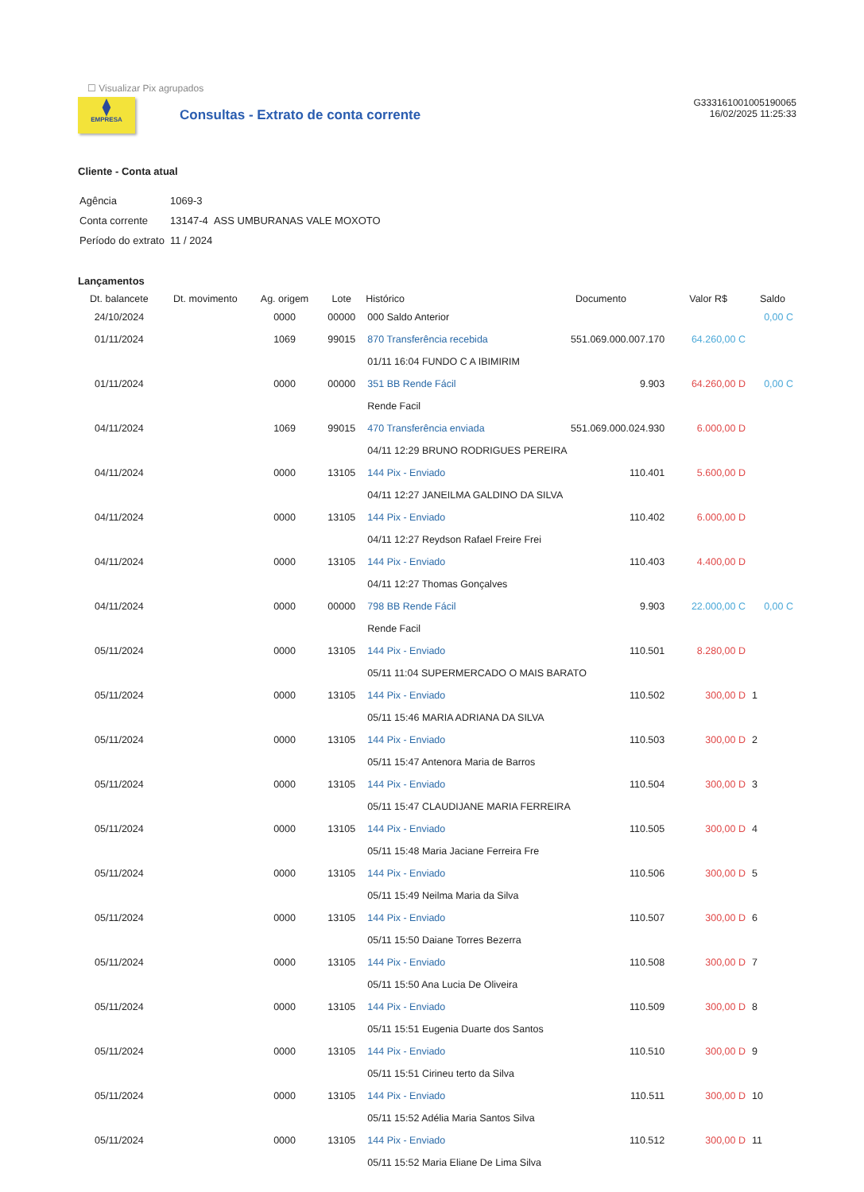☐ Visualizar Pix agrupados
⧫
EMPRESA
Consultas - Extrato de conta corrente
G333161001005190065
16/02/2025 11:25:33
Cliente - Conta atual
| Agência | 1069-3 |
| Conta corrente | 13147-4 ASS UMBURANAS VALE MOXOTO |
| Período do extrato | 11 / 2024 |
Lançamentos
| Dt. balancete | Dt. movimento | Ag. origem | Lote | Histórico | Documento | Valor R$ | Saldo |
| --- | --- | --- | --- | --- | --- | --- | --- |
| 24/10/2024 | | 0000 | 00000 | 000 Saldo Anterior | | | 0,00 C |
| 01/11/2024 | | 1069 | 99015 | 870 Transferência recebida | 551.069.000.007.170 | 64.260,00 C | |
| | | | | 01/11 16:04 FUNDO C A IBIMIRIM | | | |
| 01/11/2024 | | 0000 | 00000 | 351 BB Rende Fácil | 9.903 | 64.260,00 D | 0,00 C |
| | | | | Rende Facil | | | |
| 04/11/2024 | | 1069 | 99015 | 470 Transferência enviada | 551.069.000.024.930 | 6.000,00 D | |
| | | | | 04/11 12:29 BRUNO RODRIGUES PEREIRA | | | |
| 04/11/2024 | | 0000 | 13105 | 144 Pix - Enviado | 110.401 | 5.600,00 D | |
| | | | | 04/11 12:27 JANEILMA GALDINO DA SILVA | | | |
| 04/11/2024 | | 0000 | 13105 | 144 Pix - Enviado | 110.402 | 6.000,00 D | |
| | | | | 04/11 12:27 Reydson Rafael Freire Frei | | | |
| 04/11/2024 | | 0000 | 13105 | 144 Pix - Enviado | 110.403 | 4.400,00 D | |
| | | | | 04/11 12:27 Thomas Gonçalves | | | |
| 04/11/2024 | | 0000 | 00000 | 798 BB Rende Fácil | 9.903 | 22.000,00 C | 0,00 C |
| | | | | Rende Facil | | | |
| 05/11/2024 | | 0000 | 13105 | 144 Pix - Enviado | 110.501 | 8.280,00 D | |
| | | | | 05/11 11:04 SUPERMERCADO O MAIS BARATO | | | |
| 05/11/2024 | | 0000 | 13105 | 144 Pix - Enviado | 110.502 | 300,00 D | 1 |
| | | | | 05/11 15:46 MARIA ADRIANA DA SILVA | | | |
| 05/11/2024 | | 0000 | 13105 | 144 Pix - Enviado | 110.503 | 300,00 D | 2 |
| | | | | 05/11 15:47 Antenora Maria de Barros | | | |
| 05/11/2024 | | 0000 | 13105 | 144 Pix - Enviado | 110.504 | 300,00 D | 3 |
| | | | | 05/11 15:47 CLAUDIJANE MARIA FERREIRA | | | |
| 05/11/2024 | | 0000 | 13105 | 144 Pix - Enviado | 110.505 | 300,00 D | 4 |
| | | | | 05/11 15:48 Maria Jaciane Ferreira Fre | | | |
| 05/11/2024 | | 0000 | 13105 | 144 Pix - Enviado | 110.506 | 300,00 D | 5 |
| | | | | 05/11 15:49 Neilma Maria da Silva | | | |
| 05/11/2024 | | 0000 | 13105 | 144 Pix - Enviado | 110.507 | 300,00 D | 6 |
| | | | | 05/11 15:50 Daiane Torres Bezerra | | | |
| 05/11/2024 | | 0000 | 13105 | 144 Pix - Enviado | 110.508 | 300,00 D | 7 |
| | | | | 05/11 15:50 Ana Lucia De Oliveira | | | |
| 05/11/2024 | | 0000 | 13105 | 144 Pix - Enviado | 110.509 | 300,00 D | 8 |
| | | | | 05/11 15:51 Eugenia Duarte dos Santos | | | |
| 05/11/2024 | | 0000 | 13105 | 144 Pix - Enviado | 110.510 | 300,00 D | 9 |
| | | | | 05/11 15:51 Cirineu terto da Silva | | | |
| 05/11/2024 | | 0000 | 13105 | 144 Pix - Enviado | 110.511 | 300,00 D | 10 |
| | | | | 05/11 15:52 Adélia Maria Santos Silva | | | |
| 05/11/2024 | | 0000 | 13105 | 144 Pix - Enviado | 110.512 | 300,00 D | 11 |
| | | | | 05/11 15:52 Maria Eliane De Lima Silva | | | |